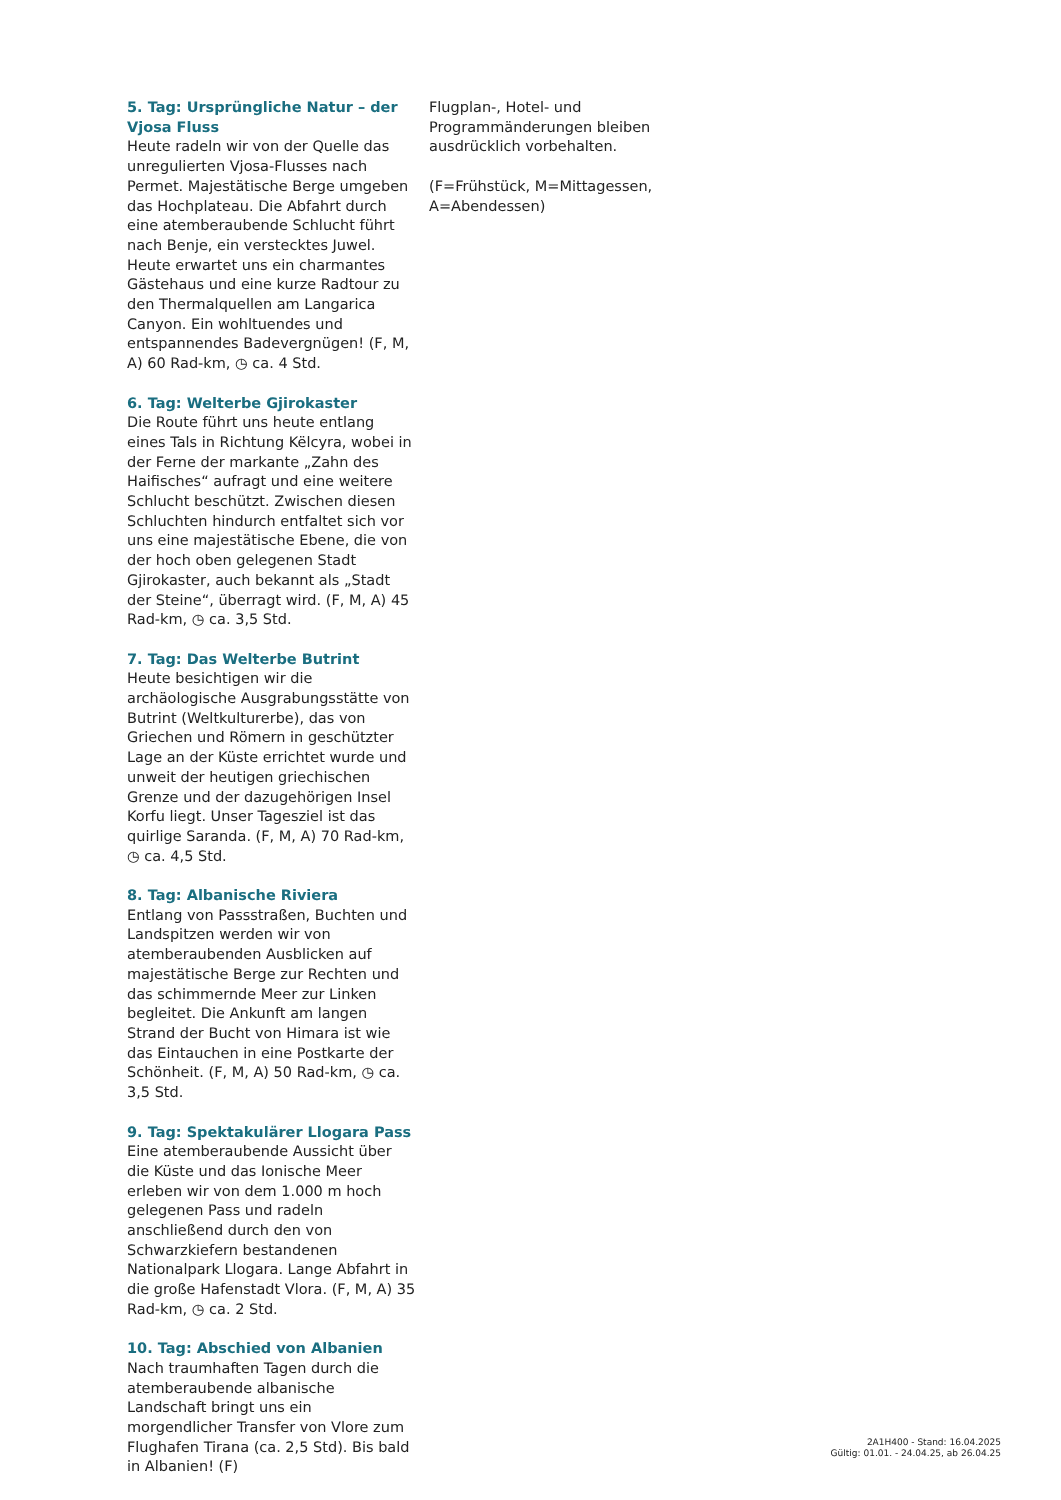5. Tag: Ursprüngliche Natur – der Vjosa Fluss
Heute radeln wir von der Quelle das unregulierten Vjosa-Flusses nach Permet. Majestätische Berge umgeben das Hochplateau. Die Abfahrt durch eine atemberaubende Schlucht führt nach Benje, ein verstecktes Juwel. Heute erwartet uns ein charmantes Gästehaus und eine kurze Radtour zu den Thermalquellen am Langarica Canyon. Ein wohltuendes und entspannendes Badevergnügen! (F, M, A) 60 Rad-km, ◷ ca. 4 Std.
6. Tag: Welterbe Gjirokaster
Die Route führt uns heute entlang eines Tals in Richtung Këlcyra, wobei in der Ferne der markante „Zahn des Haifisches“ aufragt und eine weitere Schlucht beschützt. Zwischen diesen Schluchten hindurch entfaltet sich vor uns eine majestätische Ebene, die von der hoch oben gelegenen Stadt Gjirokaster, auch bekannt als „Stadt der Steine“, überragt wird. (F, M, A) 45 Rad-km, ◷ ca. 3,5 Std.
7. Tag: Das Welterbe Butrint
Heute besichtigen wir die archäologische Ausgrabungsstätte von Butrint (Weltkulturerbe), das von Griechen und Römern in geschützter Lage an der Küste errichtet wurde und unweit der heutigen griechischen Grenze und der dazugehörigen Insel Korfu liegt. Unser Tagesziel ist das quirlige Saranda. (F, M, A) 70 Rad-km, ◷ ca. 4,5 Std.
8. Tag: Albanische Riviera
Entlang von Passstraßen, Buchten und Landspitzen werden wir von atemberaubenden Ausblicken auf majestätische Berge zur Rechten und das schimmernde Meer zur Linken begleitet. Die Ankunft am langen Strand der Bucht von Himara ist wie das Eintauchen in eine Postkarte der Schönheit. (F, M, A) 50 Rad-km, ◷ ca. 3,5 Std.
9. Tag: Spektakulärer Llogara Pass
Eine atemberaubende Aussicht über die Küste und das Ionische Meer erleben wir von dem 1.000 m hoch gelegenen Pass und radeln anschließend durch den von Schwarzkiefern bestandenen Nationalpark Llogara. Lange Abfahrt in die große Hafenstadt Vlora. (F, M, A) 35 Rad-km, ◷ ca. 2 Std.
10. Tag: Abschied von Albanien
Nach traumhaften Tagen durch die atemberaubende albanische Landschaft bringt uns ein morgendlicher Transfer von Vlore zum Flughafen Tirana (ca. 2,5 Std). Bis bald in Albanien! (F)
Flugplan-, Hotel- und Programmänderungen bleiben ausdrücklich vorbehalten.
(F=Frühstück, M=Mittagessen, A=Abendessen)
2A1H400 - Stand: 16.04.2025
Gültig: 01.01. - 24.04.25, ab 26.04.25